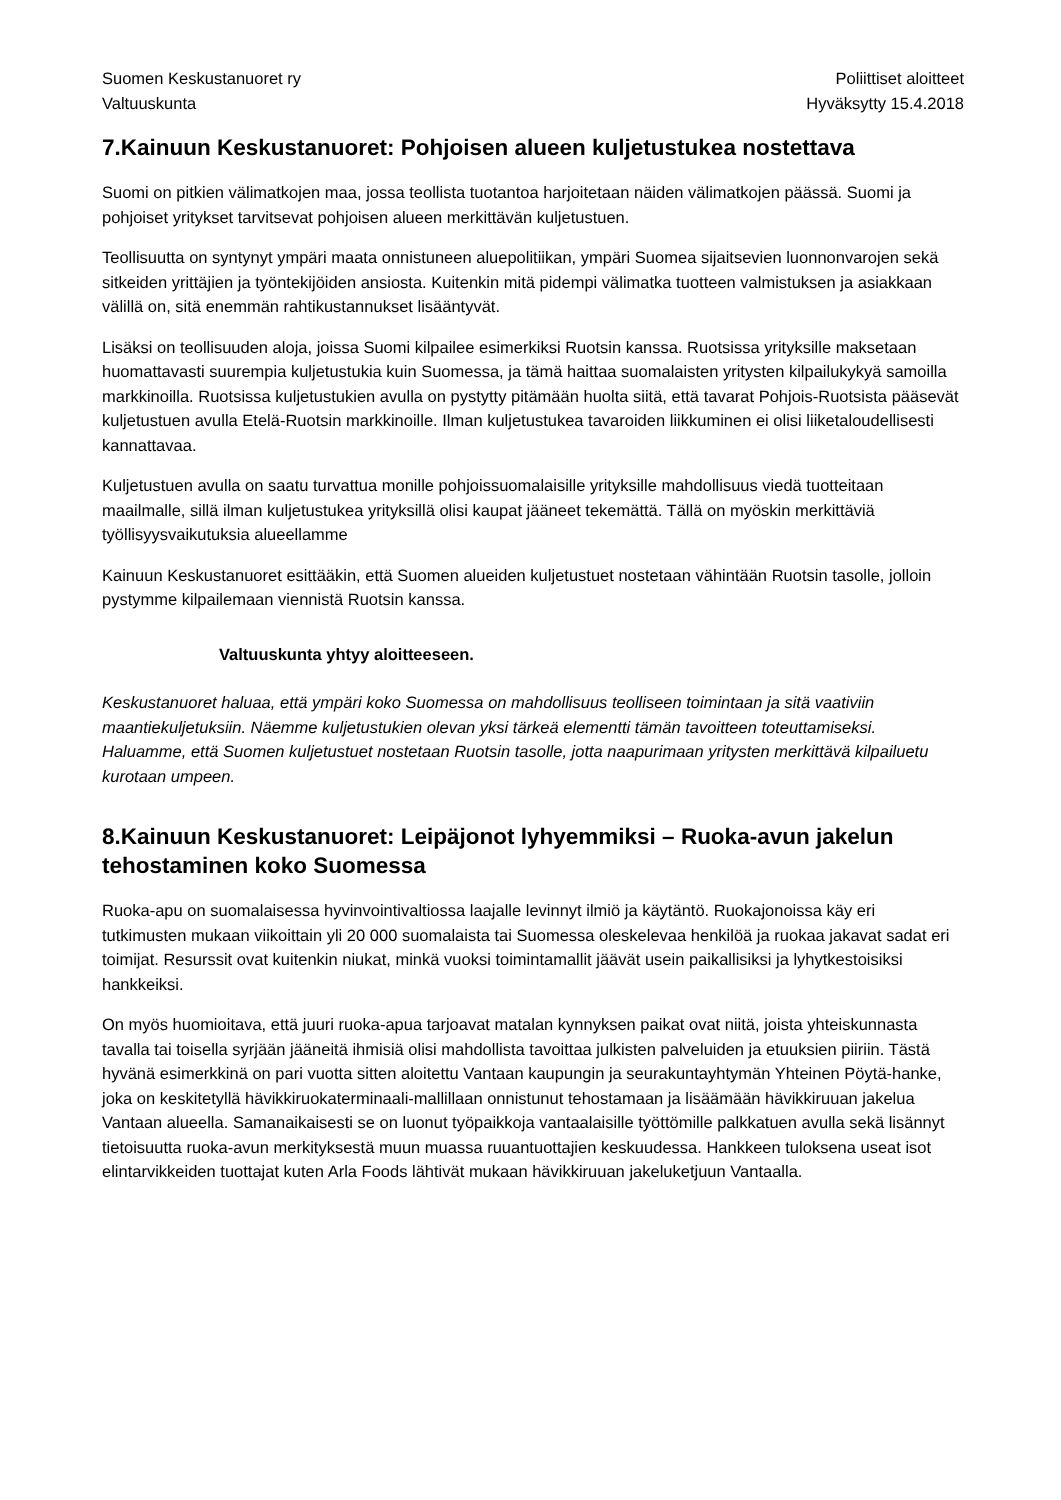Suomen Keskustanuoret ry
Valtuuskunta
Poliittiset aloitteet
Hyväksytty 15.4.2018
7.Kainuun Keskustanuoret: Pohjoisen alueen kuljetustukea nostettava
Suomi on pitkien välimatkojen maa, jossa teollista tuotantoa harjoitetaan näiden välimatkojen päässä. Suomi ja pohjoiset yritykset tarvitsevat pohjoisen alueen merkittävän kuljetustuen.
Teollisuutta on syntynyt ympäri maata onnistuneen aluepolitiikan, ympäri Suomea sijaitsevien luonnonvarojen sekä sitkeiden yrittäjien ja työntekijöiden ansiosta. Kuitenkin mitä pidempi välimatka tuotteen valmistuksen ja asiakkaan välillä on, sitä enemmän rahtikustannukset lisääntyvät.
Lisäksi on teollisuuden aloja, joissa Suomi kilpailee esimerkiksi Ruotsin kanssa. Ruotsissa yrityksille maksetaan huomattavasti suurempia kuljetustukia kuin Suomessa, ja tämä haittaa suomalaisten yritysten kilpailukykyä samoilla markkinoilla. Ruotsissa kuljetustukien avulla on pystytty pitämään huolta siitä, että tavarat Pohjois-Ruotsista pääsevät kuljetustuen avulla Etelä-Ruotsin markkinoille. Ilman kuljetustukea tavaroiden liikkuminen ei olisi liiketaloudellisesti kannattavaa.
Kuljetustuen avulla on saatu turvattua monille pohjoissuomalaisille yrityksille mahdollisuus viedä tuotteitaan maailmalle, sillä ilman kuljetustukea yrityksillä olisi kaupat jääneet tekemättä. Tällä on myöskin merkittäviä työllisyysvaikutuksia alueellamme
Kainuun Keskustanuoret esittääkin, että Suomen alueiden kuljetustuet nostetaan vähintään Ruotsin tasolle, jolloin pystymme kilpailemaan viennistä Ruotsin kanssa.
Valtuuskunta yhtyy aloitteeseen.
Keskustanuoret haluaa, että ympäri koko Suomessa on mahdollisuus teolliseen toimintaan ja sitä vaativiin maantiekuljetuksiin. Näemme kuljetustukien olevan yksi tärkeä elementti tämän tavoitteen toteuttamiseksi. Haluamme, että Suomen kuljetustuet nostetaan Ruotsin tasolle, jotta naapurimaan yritysten merkittävä kilpailuetu kurotaan umpeen.
8.Kainuun Keskustanuoret: Leipäjonot lyhyemmiksi – Ruoka-avun jakelun tehostaminen koko Suomessa
Ruoka-apu on suomalaisessa hyvinvointivaltiossa laajalle levinnyt ilmiö ja käytäntö. Ruokajonoissa käy eri tutkimusten mukaan viikoittain yli 20 000 suomalaista tai Suomessa oleskelevaa henkilöä ja ruokaa jakavat sadat eri toimijat. Resurssit ovat kuitenkin niukat, minkä vuoksi toimintamallit jäävät usein paikallisiksi ja lyhytkestoisiksi hankkeiksi.
On myös huomioitava, että juuri ruoka-apua tarjoavat matalan kynnyksen paikat ovat niitä, joista yhteiskunnasta tavalla tai toisella syrjään jääneitä ihmisiä olisi mahdollista tavoittaa julkisten palveluiden ja etuuksien piiriin. Tästä hyvänä esimerkkinä on pari vuotta sitten aloitettu Vantaan kaupungin ja seurakuntayhtymän Yhteinen Pöytä-hanke, joka on keskitetyllä hävikkiruokaterminaali-mallillaan onnistunut tehostamaan ja lisäämään hävikkiruuan jakelua Vantaan alueella. Samanaikaisesti se on luonut työpaikkoja vantaalaisille työttömille palkkatuen avulla sekä lisännyt tietoisuutta ruoka-avun merkityksestä muun muassa ruuantuottajien keskuudessa. Hankkeen tuloksena useat isot elintarvikkeiden tuottajat kuten Arla Foods lähtivät mukaan hävikkiruuan jakeluketjuun Vantaalla.